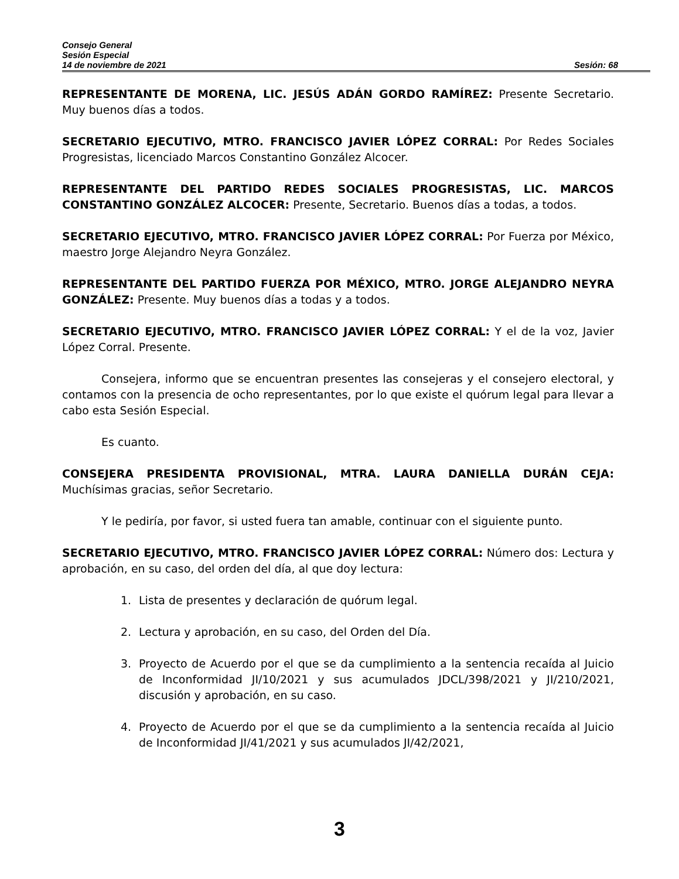Consejo General
Sesión Especial
14 de noviembre de 2021 Sesión: 68
REPRESENTANTE DE MORENA, LIC. JESÚS ADÁN GORDO RAMÍREZ: Presente Secretario. Muy buenos días a todos.
SECRETARIO EJECUTIVO, MTRO. FRANCISCO JAVIER LÓPEZ CORRAL: Por Redes Sociales Progresistas, licenciado Marcos Constantino González Alcocer.
REPRESENTANTE DEL PARTIDO REDES SOCIALES PROGRESISTAS, LIC. MARCOS CONSTANTINO GONZÁLEZ ALCOCER: Presente, Secretario. Buenos días a todas, a todos.
SECRETARIO EJECUTIVO, MTRO. FRANCISCO JAVIER LÓPEZ CORRAL: Por Fuerza por México, maestro Jorge Alejandro Neyra González.
REPRESENTANTE DEL PARTIDO FUERZA POR MÉXICO, MTRO. JORGE ALEJANDRO NEYRA GONZÁLEZ: Presente. Muy buenos días a todas y a todos.
SECRETARIO EJECUTIVO, MTRO. FRANCISCO JAVIER LÓPEZ CORRAL: Y el de la voz, Javier López Corral. Presente.
Consejera, informo que se encuentran presentes las consejeras y el consejero electoral, y contamos con la presencia de ocho representantes, por lo que existe el quórum legal para llevar a cabo esta Sesión Especial.
Es cuanto.
CONSEJERA PRESIDENTA PROVISIONAL, MTRA. LAURA DANIELLA DURÁN CEJA: Muchísimas gracias, señor Secretario.
Y le pediría, por favor, si usted fuera tan amable, continuar con el siguiente punto.
SECRETARIO EJECUTIVO, MTRO. FRANCISCO JAVIER LÓPEZ CORRAL: Número dos: Lectura y aprobación, en su caso, del orden del día, al que doy lectura:
1. Lista de presentes y declaración de quórum legal.
2. Lectura y aprobación, en su caso, del Orden del Día.
3. Proyecto de Acuerdo por el que se da cumplimiento a la sentencia recaída al Juicio de Inconformidad JI/10/2021 y sus acumulados JDCL/398/2021 y JI/210/2021, discusión y aprobación, en su caso.
4. Proyecto de Acuerdo por el que se da cumplimiento a la sentencia recaída al Juicio de Inconformidad JI/41/2021 y sus acumulados JI/42/2021,
3